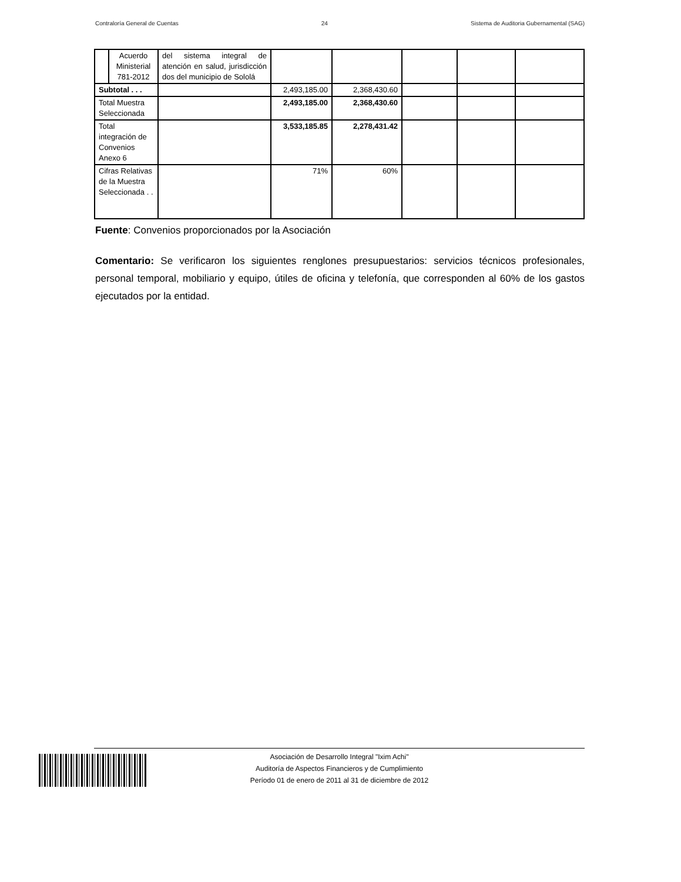Contraloría General de Cuentas 24 Sistema de Auditoria Gubernamental (SAG)
| | Acuerdo Ministerial 781-2012 | del sistema integral de atención en salud, jurisdicción dos del municipio de Sololá | | | | | |
| Subtotal . . . | | | 2,493,185.00 | 2,368,430.60 | | | |
| Total Muestra Seleccionada | | | 2,493,185.00 | 2,368,430.60 | | | |
| Total integración de Convenios Anexo 6 | | | 3,533,185.85 | 2,278,431.42 | | | |
| Cifras Relativas de la Muestra Seleccionada . . | | | 71% | 60% | | | |
Fuente: Convenios proporcionados por la Asociación
Comentario: Se verificaron los siguientes renglones presupuestarios: servicios técnicos profesionales, personal temporal, mobiliario y equipo, útiles de oficina y telefonía, que corresponden al 60% de los gastos ejecutados por la entidad.
Asociación de Desarrollo Integral "Ixim Achi"
Auditoría de Aspectos Financieros y de Cumplimiento
Período 01 de enero de 2011 al 31 de diciembre de 2012